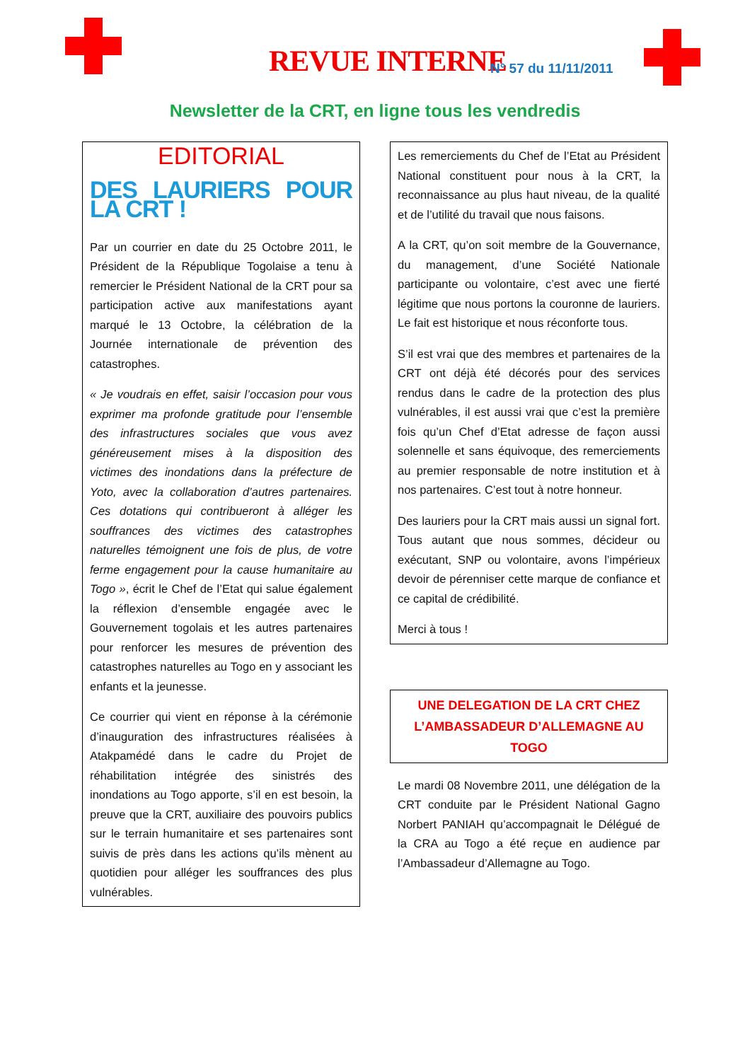REVUE INTERNE N° 57 du 11/11/2011
Newsletter de la CRT, en ligne tous les vendredis
EDITORIAL
DES LAURIERS POUR LA CRT !
Par un courrier en date du 25 Octobre 2011, le Président de la République Togolaise a tenu à remercier le Président National de la CRT pour sa participation active aux manifestations ayant marqué le 13 Octobre, la célébration de la Journée internationale de prévention des catastrophes.
« Je voudrais en effet, saisir l’occasion pour vous exprimer ma profonde gratitude pour l’ensemble des infrastructures sociales que vous avez généreusement mises à la disposition des victimes des inondations dans la préfecture de Yoto, avec la collaboration d’autres partenaires. Ces dotations qui contribueront à alléger les souffrances des victimes des catastrophes naturelles témoignent une fois de plus, de votre ferme engagement pour la cause humanitaire au Togo », écrit le Chef de l’Etat qui salue également la réflexion d’ensemble engagée avec le Gouvernement togolais et les autres partenaires pour renforcer les mesures de prévention des catastrophes naturelles au Togo en y associant les enfants et la jeunesse.
Ce courrier qui vient en réponse à la cérémonie d’inauguration des infrastructures réalisées à Atakpamédé dans le cadre du Projet de réhabilitation intégrée des sinistrés des inondations au Togo apporte, s’il en est besoin, la preuve que la CRT, auxiliaire des pouvoirs publics sur le terrain humanitaire et ses partenaires sont suivis de près dans les actions qu’ils mènent au quotidien pour alléger les souffrances des plus vulnérables.
Les remerciements du Chef de l’Etat au Président National constituent pour nous à la CRT, la reconnaissance au plus haut niveau, de la qualité et de l’utilité du travail que nous faisons.
A la CRT, qu’on soit membre de la Gouvernance, du management, d’une Société Nationale participante ou volontaire, c’est avec une fierté légitime que nous portons la couronne de lauriers. Le fait est historique et nous réconforte tous.
S’il est vrai que des membres et partenaires de la CRT ont déjà été décorés pour des services rendus dans le cadre de la protection des plus vulnérables, il est aussi vrai que c’est la première fois qu’un Chef d’Etat adresse de façon aussi solennelle et sans équivoque, des remerciements au premier responsable de notre institution et à nos partenaires. C’est tout à notre honneur.
Des lauriers pour la CRT mais aussi un signal fort. Tous autant que nous sommes, décideur ou exécutant, SNP ou volontaire, avons l’impérieux devoir de pérenniser cette marque de confiance et ce capital de crédibilité.
Merci à tous !
UNE DELEGATION DE LA CRT CHEZ L’AMBASSADEUR D’ALLEMAGNE AU TOGO
Le mardi 08 Novembre 2011, une délégation de la CRT conduite par le Président National Gagno Norbert PANIAH qu’accompagnait le Délégué de la CRA au Togo a été reçue en audience par l’Ambassadeur d’Allemagne au Togo.